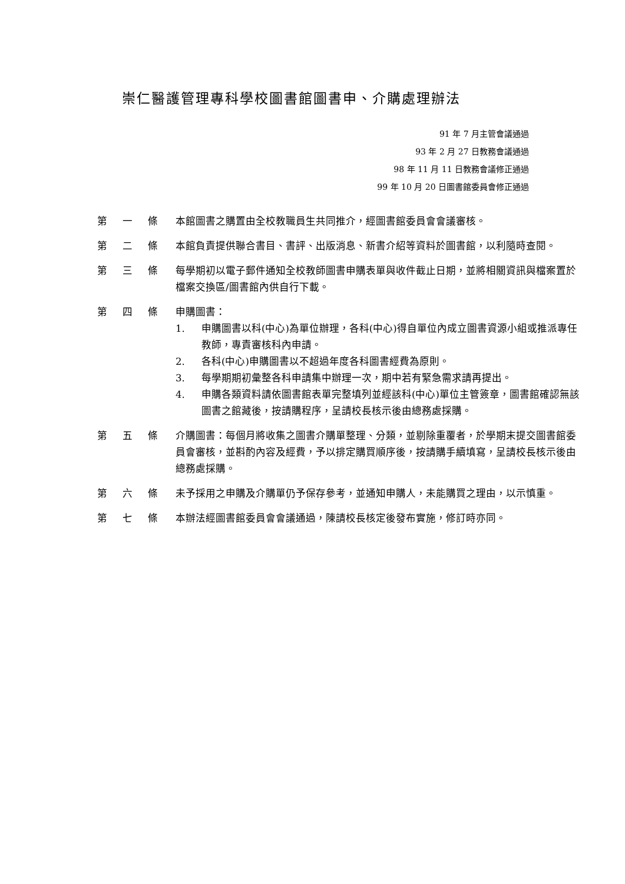崇仁醫護管理專科學校圖書館圖書申、介購處理辦法
91 年 7 月主管會議通過
93 年 2 月 27 日教務會議通過
98 年 11 月 11 日教務會議修正通過
99 年 10 月 20 日圖書館委員會修正通過
第 一 條 本館圖書之購置由全校教職員生共同推介，經圖書館委員會會議審核。
第 二 條 本館負責提供聯合書目、書評、出版消息、新書介紹等資料於圖書館，以利隨時查閱。
第 三 條 每學期初以電子郵件通知全校教師圖書申購表單與收件截止日期，並將相關資訊與檔案置於檔案交換區/圖書館內供自行下載。
第 四 條 申購圖書：
1. 申購圖書以科(中心)為單位辦理，各科(中心)得自單位內成立圖書資源小組或推派專任教師，專責審核科內申請。
2. 各科(中心)申購圖書以不超過年度各科圖書經費為原則。
3. 每學期期初彙整各科申請集中辦理一次，期中若有緊急需求請再提出。
4. 申購各類資料請依圖書館表單完整填列並經該科(中心)單位主管簽章，圖書館確認無該圖書之館藏後，按請購程序，呈請校長核示後由總務處採購。
第 五 條 介購圖書：每個月將收集之圖書介購單整理、分類，並剔除重覆者，於學期末提交圖書館委員會審核，並斟酌內容及經費，予以排定購買順序後，按請購手續填寫，呈請校長核示後由總務處採購。
第 六 條 未予採用之申購及介購單仍予保存參考，並通知申購人，未能購買之理由，以示慎重。
第 七 條 本辦法經圖書館委員會會議通過，陳請校長核定後發布實施，修訂時亦同。